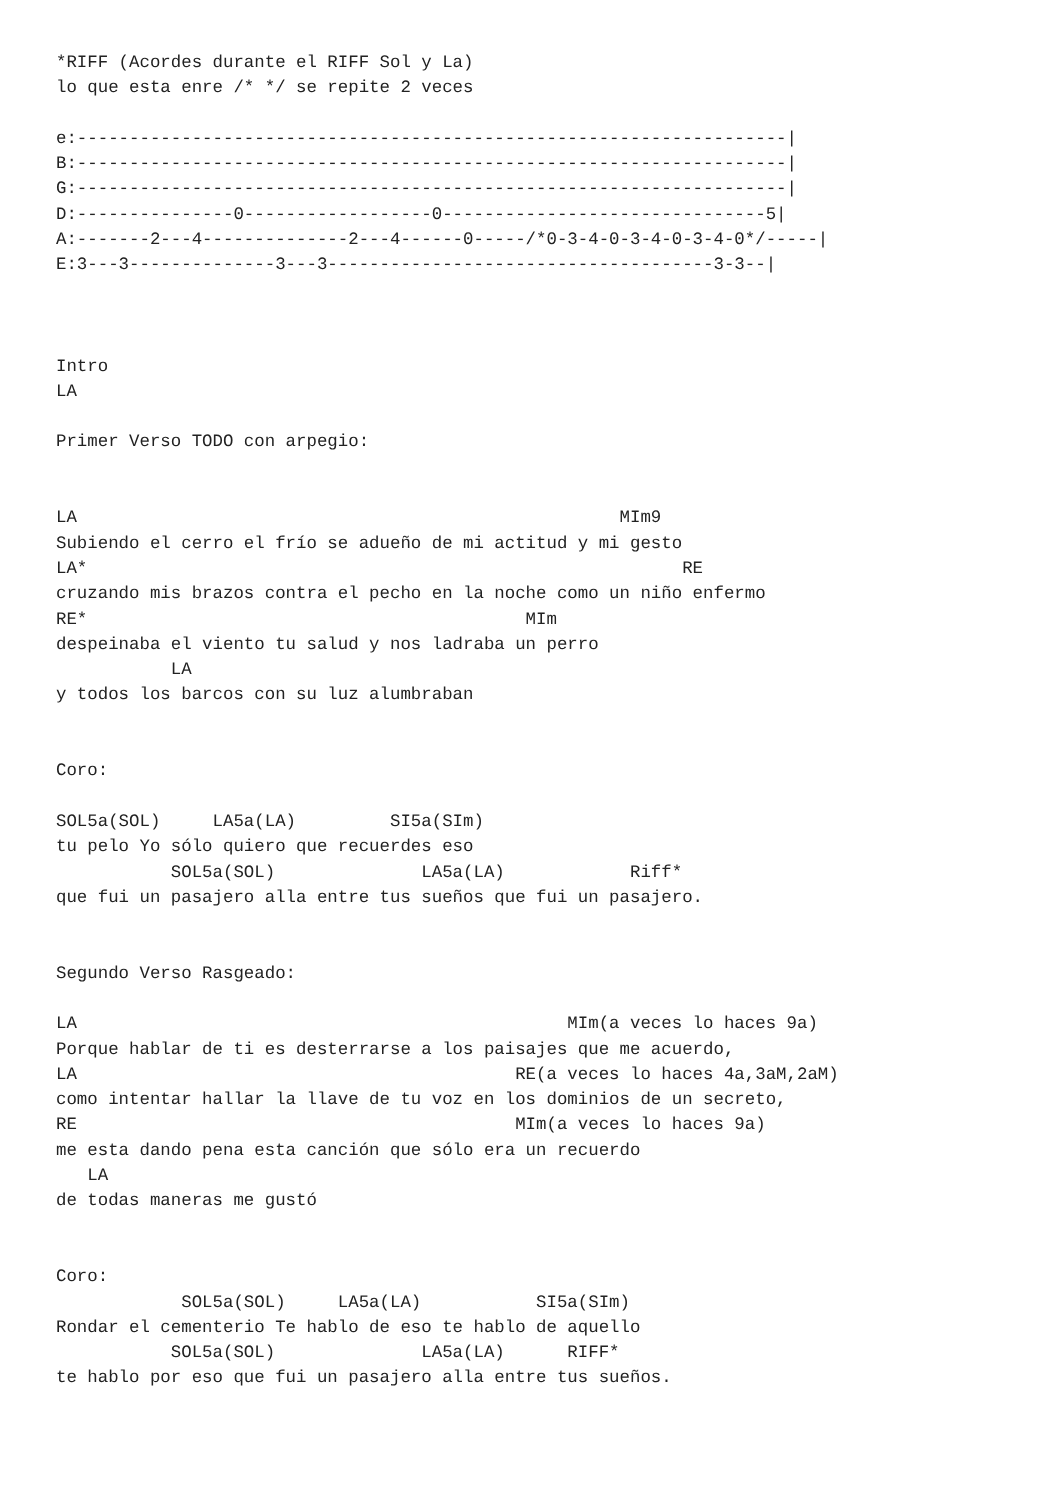*RIFF (Acordes durante el RIFF Sol y La)
lo que esta enre /* */ se repite 2 veces

e:--------------------------------------------------------------------|
B:--------------------------------------------------------------------|
G:--------------------------------------------------------------------|
D:---------------0------------------0-------------------------------5|
A:-------2---4--------------2---4------0-----/*0-3-4-0-3-4-0-3-4-0*/-----|
E:3---3--------------3---3-------------------------------------3-3--|



Intro
LA

Primer Verso TODO con arpegio:


LA                                                    MIm9
Subiendo el cerro el frío se adueño de mi actitud y mi gesto
LA*                                                         RE
cruzando mis brazos contra el pecho en la noche como un niño enfermo
RE*                                          MIm
despeinaba el viento tu salud y nos ladraba un perro
           LA
y todos los barcos con su luz alumbraban


Coro:

SOL5a(SOL)     LA5a(LA)         SI5a(SIm)
tu pelo Yo sólo quiero que recuerdes eso
           SOL5a(SOL)              LA5a(LA)            Riff*
que fui un pasajero alla entre tus sueños que fui un pasajero.


Segundo Verso Rasgeado:

LA                                               MIm(a veces lo haces 9a)
Porque hablar de ti es desterrarse a los paisajes que me acuerdo,
LA                                          RE(a veces lo haces 4a,3aM,2aM)
como intentar hallar la llave de tu voz en los dominios de un secreto,
RE                                          MIm(a veces lo haces 9a)
me esta dando pena esta canción que sólo era un recuerdo
   LA
de todas maneras me gustó


Coro:
            SOL5a(SOL)     LA5a(LA)           SI5a(SIm)
Rondar el cementerio Te hablo de eso te hablo de aquello
           SOL5a(SOL)              LA5a(LA)      RIFF*
te hablo por eso que fui un pasajero alla entre tus sueños.